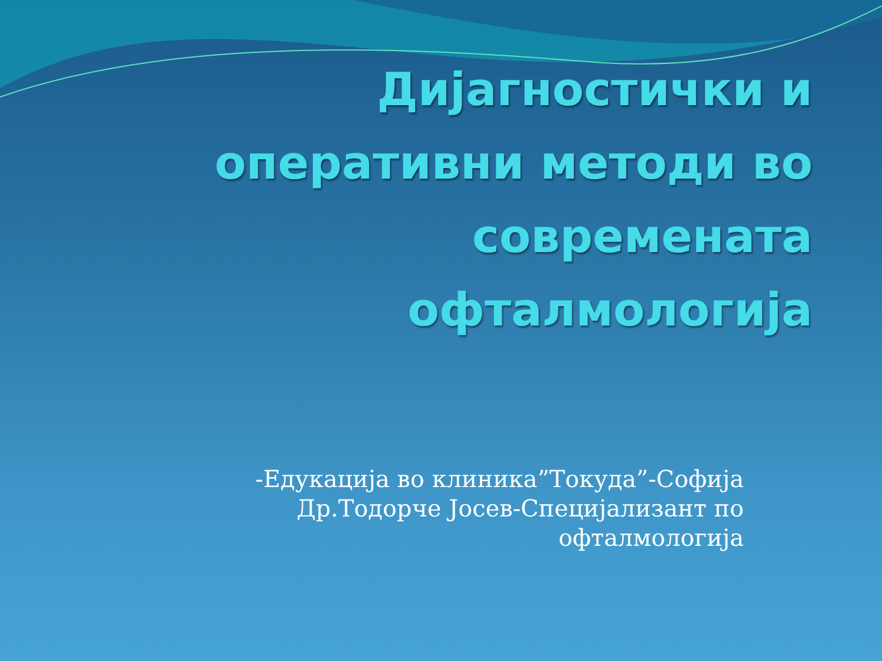Дијагностички и оперативни методи во современата офталмологија
-Едукација во клиника”Токуда”-Софија
Др.Тодорче Јосев-Специјализант по офталмологија